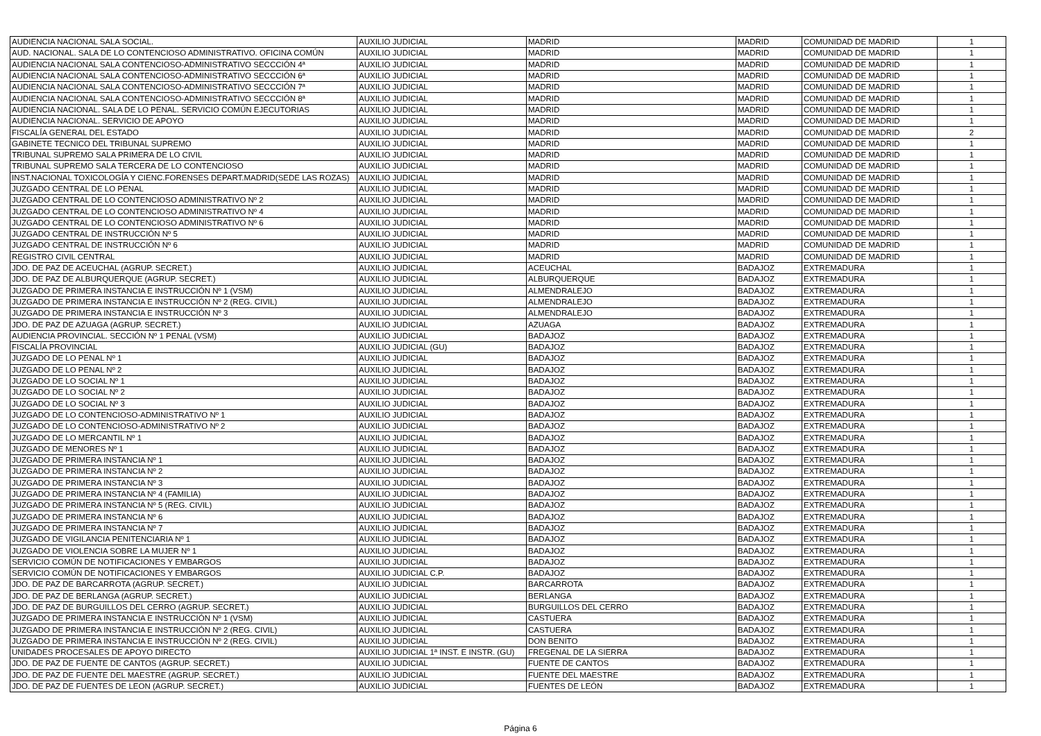| AUDIENCIA NACIONAL SALA SOCIAL. | AUXILIO JUDICIAL | MADRID | MADRID | COMUNIDAD DE MADRID | 1 |
| AUD. NACIONAL. SALA DE LO CONTENCIOSO ADMINISTRATIVO. OFICINA COMÚN | AUXILIO JUDICIAL | MADRID | MADRID | COMUNIDAD DE MADRID | 1 |
| AUDIENCIA NACIONAL SALA CONTENCIOSO-ADMINISTRATIVO SECCCIÓN 4ª | AUXILIO JUDICIAL | MADRID | MADRID | COMUNIDAD DE MADRID | 1 |
| AUDIENCIA NACIONAL SALA CONTENCIOSO-ADMINISTRATIVO SECCCIÓN 6ª | AUXILIO JUDICIAL | MADRID | MADRID | COMUNIDAD DE MADRID | 1 |
| AUDIENCIA NACIONAL SALA CONTENCIOSO-ADMINISTRATIVO SECCCIÓN 7ª | AUXILIO JUDICIAL | MADRID | MADRID | COMUNIDAD DE MADRID | 1 |
| AUDIENCIA NACIONAL SALA CONTENCIOSO-ADMINISTRATIVO SECCCIÓN 8ª | AUXILIO JUDICIAL | MADRID | MADRID | COMUNIDAD DE MADRID | 1 |
| AUDIENCIA NACIONAL. SALA DE LO PENAL. SERVICIO COMÚN EJECUTORIAS | AUXILIO JUDICIAL | MADRID | MADRID | COMUNIDAD DE MADRID | 1 |
| AUDIENCIA NACIONAL. SERVICIO DE APOYO | AUXILIO JUDICIAL | MADRID | MADRID | COMUNIDAD DE MADRID | 1 |
| FISCALÍA GENERAL DEL ESTADO | AUXILIO JUDICIAL | MADRID | MADRID | COMUNIDAD DE MADRID | 2 |
| GABINETE TECNICO DEL TRIBUNAL SUPREMO | AUXILIO JUDICIAL | MADRID | MADRID | COMUNIDAD DE MADRID | 1 |
| TRIBUNAL SUPREMO SALA PRIMERA DE LO CIVIL | AUXILIO JUDICIAL | MADRID | MADRID | COMUNIDAD DE MADRID | 1 |
| TRIBUNAL SUPREMO SALA TERCERA DE LO CONTENCIOSO | AUXILIO JUDICIAL | MADRID | MADRID | COMUNIDAD DE MADRID | 1 |
| INST.NACIONAL TOXICOLOGÍA Y CIENC.FORENSES DEPART.MADRID(SEDE LAS ROZAS) | AUXILIO JUDICIAL | MADRID | MADRID | COMUNIDAD DE MADRID | 1 |
| JUZGADO CENTRAL DE LO PENAL | AUXILIO JUDICIAL | MADRID | MADRID | COMUNIDAD DE MADRID | 1 |
| JUZGADO CENTRAL DE LO CONTENCIOSO ADMINISTRATIVO Nº 2 | AUXILIO JUDICIAL | MADRID | MADRID | COMUNIDAD DE MADRID | 1 |
| JUZGADO CENTRAL DE LO CONTENCIOSO ADMINISTRATIVO Nº 4 | AUXILIO JUDICIAL | MADRID | MADRID | COMUNIDAD DE MADRID | 1 |
| JUZGADO CENTRAL DE LO CONTENCIOSO ADMINISTRATIVO Nº 6 | AUXILIO JUDICIAL | MADRID | MADRID | COMUNIDAD DE MADRID | 1 |
| JUZGADO CENTRAL DE INSTRUCCIÓN Nº 5 | AUXILIO JUDICIAL | MADRID | MADRID | COMUNIDAD DE MADRID | 1 |
| JUZGADO CENTRAL DE INSTRUCCIÓN Nº 6 | AUXILIO JUDICIAL | MADRID | MADRID | COMUNIDAD DE MADRID | 1 |
| REGISTRO CIVIL CENTRAL | AUXILIO JUDICIAL | MADRID | MADRID | COMUNIDAD DE MADRID | 1 |
| JDO. DE PAZ DE ACEUCHAL (AGRUP. SECRET.) | AUXILIO JUDICIAL | ACEUCHAL | BADAJOZ | EXTREMADURA | 1 |
| JDO. DE PAZ DE ALBURQUERQUE (AGRUP. SECRET.) | AUXILIO JUDICIAL | ALBURQUERQUE | BADAJOZ | EXTREMADURA | 1 |
| JUZGADO DE PRIMERA INSTANCIA E INSTRUCCIÓN Nº 1 (VSM) | AUXILIO JUDICIAL | ALMENDRALEJO | BADAJOZ | EXTREMADURA | 1 |
| JUZGADO DE PRIMERA INSTANCIA E INSTRUCCIÓN Nº 2 (REG. CIVIL) | AUXILIO JUDICIAL | ALMENDRALEJO | BADAJOZ | EXTREMADURA | 1 |
| JUZGADO DE PRIMERA INSTANCIA E INSTRUCCIÓN Nº 3 | AUXILIO JUDICIAL | ALMENDRALEJO | BADAJOZ | EXTREMADURA | 1 |
| JDO. DE PAZ DE AZUAGA (AGRUP. SECRET.) | AUXILIO JUDICIAL | AZUAGA | BADAJOZ | EXTREMADURA | 1 |
| AUDIENCIA PROVINCIAL. SECCIÓN Nº 1 PENAL (VSM) | AUXILIO JUDICIAL | BADAJOZ | BADAJOZ | EXTREMADURA | 1 |
| FISCALÍA PROVINCIAL | AUXILIO JUDICIAL (GU) | BADAJOZ | BADAJOZ | EXTREMADURA | 1 |
| JUZGADO DE LO PENAL Nº 1 | AUXILIO JUDICIAL | BADAJOZ | BADAJOZ | EXTREMADURA | 1 |
| JUZGADO DE LO PENAL Nº 2 | AUXILIO JUDICIAL | BADAJOZ | BADAJOZ | EXTREMADURA | 1 |
| JUZGADO DE LO SOCIAL Nº 1 | AUXILIO JUDICIAL | BADAJOZ | BADAJOZ | EXTREMADURA | 1 |
| JUZGADO DE LO SOCIAL Nº 2 | AUXILIO JUDICIAL | BADAJOZ | BADAJOZ | EXTREMADURA | 1 |
| JUZGADO DE LO SOCIAL Nº 3 | AUXILIO JUDICIAL | BADAJOZ | BADAJOZ | EXTREMADURA | 1 |
| JUZGADO DE LO CONTENCIOSO-ADMINISTRATIVO Nº 1 | AUXILIO JUDICIAL | BADAJOZ | BADAJOZ | EXTREMADURA | 1 |
| JUZGADO DE LO CONTENCIOSO-ADMINISTRATIVO Nº 2 | AUXILIO JUDICIAL | BADAJOZ | BADAJOZ | EXTREMADURA | 1 |
| JUZGADO DE LO MERCANTIL Nº 1 | AUXILIO JUDICIAL | BADAJOZ | BADAJOZ | EXTREMADURA | 1 |
| JUZGADO DE MENORES Nº 1 | AUXILIO JUDICIAL | BADAJOZ | BADAJOZ | EXTREMADURA | 1 |
| JUZGADO DE PRIMERA INSTANCIA Nº 1 | AUXILIO JUDICIAL | BADAJOZ | BADAJOZ | EXTREMADURA | 1 |
| JUZGADO DE PRIMERA INSTANCIA Nº 2 | AUXILIO JUDICIAL | BADAJOZ | BADAJOZ | EXTREMADURA | 1 |
| JUZGADO DE PRIMERA INSTANCIA Nº 3 | AUXILIO JUDICIAL | BADAJOZ | BADAJOZ | EXTREMADURA | 1 |
| JUZGADO DE PRIMERA INSTANCIA Nº 4 (FAMILIA) | AUXILIO JUDICIAL | BADAJOZ | BADAJOZ | EXTREMADURA | 1 |
| JUZGADO DE PRIMERA INSTANCIA Nº 5 (REG. CIVIL) | AUXILIO JUDICIAL | BADAJOZ | BADAJOZ | EXTREMADURA | 1 |
| JUZGADO DE PRIMERA INSTANCIA Nº 6 | AUXILIO JUDICIAL | BADAJOZ | BADAJOZ | EXTREMADURA | 1 |
| JUZGADO DE PRIMERA INSTANCIA Nº 7 | AUXILIO JUDICIAL | BADAJOZ | BADAJOZ | EXTREMADURA | 1 |
| JUZGADO DE VIGILANCIA PENITENCIARIA Nº 1 | AUXILIO JUDICIAL | BADAJOZ | BADAJOZ | EXTREMADURA | 1 |
| JUZGADO DE VIOLENCIA SOBRE LA MUJER Nº 1 | AUXILIO JUDICIAL | BADAJOZ | BADAJOZ | EXTREMADURA | 1 |
| SERVICIO COMÚN DE NOTIFICACIONES Y EMBARGOS | AUXILIO JUDICIAL | BADAJOZ | BADAJOZ | EXTREMADURA | 1 |
| SERVICIO COMÚN DE NOTIFICACIONES Y EMBARGOS | AUXILIO JUDICIAL C.P. | BADAJOZ | BADAJOZ | EXTREMADURA | 1 |
| JDO. DE PAZ DE BARCARROTA (AGRUP. SECRET.) | AUXILIO JUDICIAL | BARCARROTA | BADAJOZ | EXTREMADURA | 1 |
| JDO. DE PAZ DE BERLANGA (AGRUP. SECRET.) | AUXILIO JUDICIAL | BERLANGA | BADAJOZ | EXTREMADURA | 1 |
| JDO. DE PAZ DE BURGUILLOS DEL CERRO (AGRUP. SECRET.) | AUXILIO JUDICIAL | BURGUILLOS DEL CERRO | BADAJOZ | EXTREMADURA | 1 |
| JUZGADO DE PRIMERA INSTANCIA E INSTRUCCIÓN Nº 1 (VSM) | AUXILIO JUDICIAL | CASTUERA | BADAJOZ | EXTREMADURA | 1 |
| JUZGADO DE PRIMERA INSTANCIA E INSTRUCCIÓN Nº 2 (REG. CIVIL) | AUXILIO JUDICIAL | CASTUERA | BADAJOZ | EXTREMADURA | 1 |
| JUZGADO DE PRIMERA INSTANCIA E INSTRUCCIÓN Nº 2 (REG. CIVIL) | AUXILIO JUDICIAL | DON BENITO | BADAJOZ | EXTREMADURA | 1 |
| UNIDADES PROCESALES DE APOYO DIRECTO | AUXILIO JUDICIAL 1ª INST. E INSTR. (GU) | FREGENAL DE LA SIERRA | BADAJOZ | EXTREMADURA | 1 |
| JDO. DE PAZ DE FUENTE DE CANTOS (AGRUP. SECRET.) | AUXILIO JUDICIAL | FUENTE DE CANTOS | BADAJOZ | EXTREMADURA | 1 |
| JDO. DE PAZ DE FUENTE DEL MAESTRE (AGRUP. SECRET.) | AUXILIO JUDICIAL | FUENTE DEL MAESTRE | BADAJOZ | EXTREMADURA | 1 |
| JDO. DE PAZ DE FUENTES DE LEON (AGRUP. SECRET.) | AUXILIO JUDICIAL | FUENTES DE LEÓN | BADAJOZ | EXTREMADURA | 1 |
Página 6